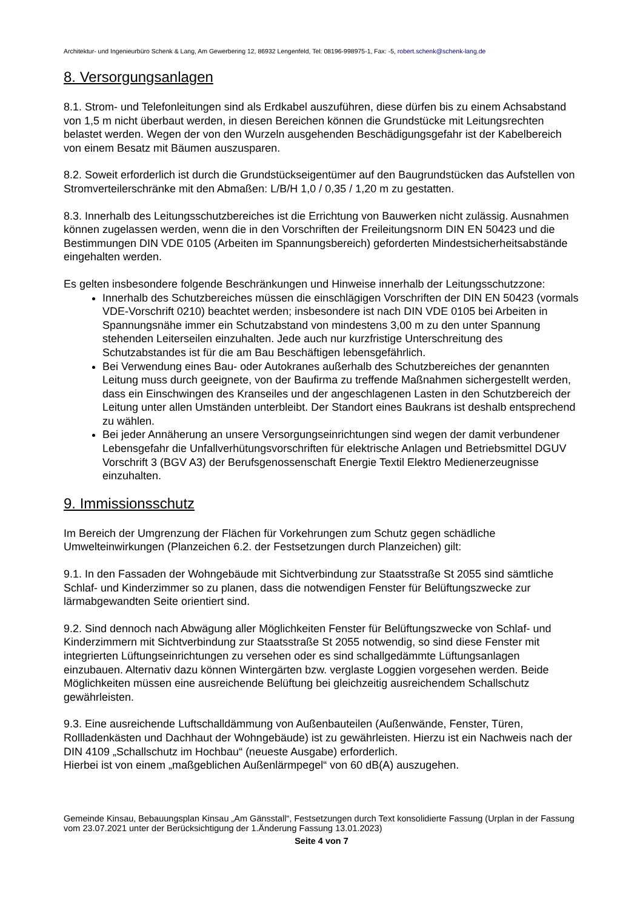Architektur- und Ingenieurbüro Schenk & Lang, Am Gewerbering 12, 86932 Lengenfeld, Tel: 08196-998975-1, Fax: -5, robert.schenk@schenk-lang.de
8. Versorgungsanlagen
8.1. Strom- und Telefonleitungen sind als Erdkabel auszuführen, diese dürfen bis zu einem Achsabstand von 1,5 m nicht überbaut werden, in diesen Bereichen können die Grundstücke mit Leitungsrechten belastet werden. Wegen der von den Wurzeln ausgehenden Beschädigungsgefahr ist der Kabelbereich von einem Besatz mit Bäumen auszusparen.
8.2. Soweit erforderlich ist durch die Grundstückseigentümer auf den Baugrundstücken das Aufstellen von Stromverteilerschränke mit den Abmaßen: L/B/H 1,0 / 0,35 / 1,20 m zu gestatten.
8.3. Innerhalb des Leitungsschutzbereiches ist die Errichtung von Bauwerken nicht zulässig. Ausnahmen können zugelassen werden, wenn die in den Vorschriften der Freileitungsnorm DIN EN 50423 und die Bestimmungen DIN VDE 0105 (Arbeiten im Spannungsbereich) geforderten Mindestsicherheitsabstände eingehalten werden.
Es gelten insbesondere folgende Beschränkungen und Hinweise innerhalb der Leitungsschutzzone:
Innerhalb des Schutzbereiches müssen die einschlägigen Vorschriften der DIN EN 50423 (vormals VDE-Vorschrift 0210) beachtet werden; insbesondere ist nach DIN VDE 0105 bei Arbeiten in Spannungsnähe immer ein Schutzabstand von mindestens 3,00 m zu den unter Spannung stehenden Leiterseilen einzuhalten. Jede auch nur kurzfristige Unterschreitung des Schutzabstandes ist für die am Bau Beschäftigen lebensgefährlich.
Bei Verwendung eines Bau- oder Autokranes außerhalb des Schutzbereiches der genannten Leitung muss durch geeignete, von der Baufirma zu treffende Maßnahmen sichergestellt werden, dass ein Einschwingen des Kranseiles und der angeschlagenen Lasten in den Schutzbereich der Leitung unter allen Umständen unterbleibt. Der Standort eines Baukrans ist deshalb entsprechend zu wählen.
Bei jeder Annäherung an unsere Versorgungseinrichtungen sind wegen der damit verbundener Lebensgefahr die Unfallverhütungsvorschriften für elektrische Anlagen und Betriebsmittel DGUV Vorschrift 3 (BGV A3) der Berufsgenossenschaft Energie Textil Elektro Medienerzeugnisse einzuhalten.
9. Immissionsschutz
Im Bereich der Umgrenzung der Flächen für Vorkehrungen zum Schutz gegen schädliche Umwelteinwirkungen (Planzeichen 6.2. der Festsetzungen durch Planzeichen) gilt:
9.1. In den Fassaden der Wohngebäude mit Sichtverbindung zur Staatsstraße St 2055 sind sämtliche Schlaf- und Kinderzimmer so zu planen, dass die notwendigen Fenster für Belüftungszwecke zur lärmabgewandten Seite orientiert sind.
9.2. Sind dennoch nach Abwägung aller Möglichkeiten Fenster für Belüftungszwecke von Schlaf- und Kinderzimmern mit Sichtverbindung zur Staatsstraße St 2055 notwendig, so sind diese Fenster mit integrierten Lüftungseinrichtungen zu versehen oder es sind schallgedämmte Lüftungsanlagen einzubauen. Alternativ dazu können Wintergärten bzw. verglaste Loggien vorgesehen werden. Beide Möglichkeiten müssen eine ausreichende Belüftung bei gleichzeitig ausreichendem Schallschutz gewährleisten.
9.3. Eine ausreichende Luftschalldämmung von Außenbauteilen (Außenwände, Fenster, Türen, Rollladenkästen und Dachhaut der Wohngebäude) ist zu gewährleisten. Hierzu ist ein Nachweis nach der DIN 4109 „Schallschutz im Hochbau“ (neueste Ausgabe) erforderlich.
Hierbei ist von einem „maßgeblichen Außenlärmpegel“ von 60 dB(A) auszugehen.
Gemeinde Kinsau, Bebauungsplan Kinsau „Am Gänsstall“, Festsetzungen durch Text konsolidierte Fassung (Urplan in der Fassung vom 23.07.2021 unter der Berücksichtigung der 1.Änderung Fassung 13.01.2023)
Seite 4 von 7